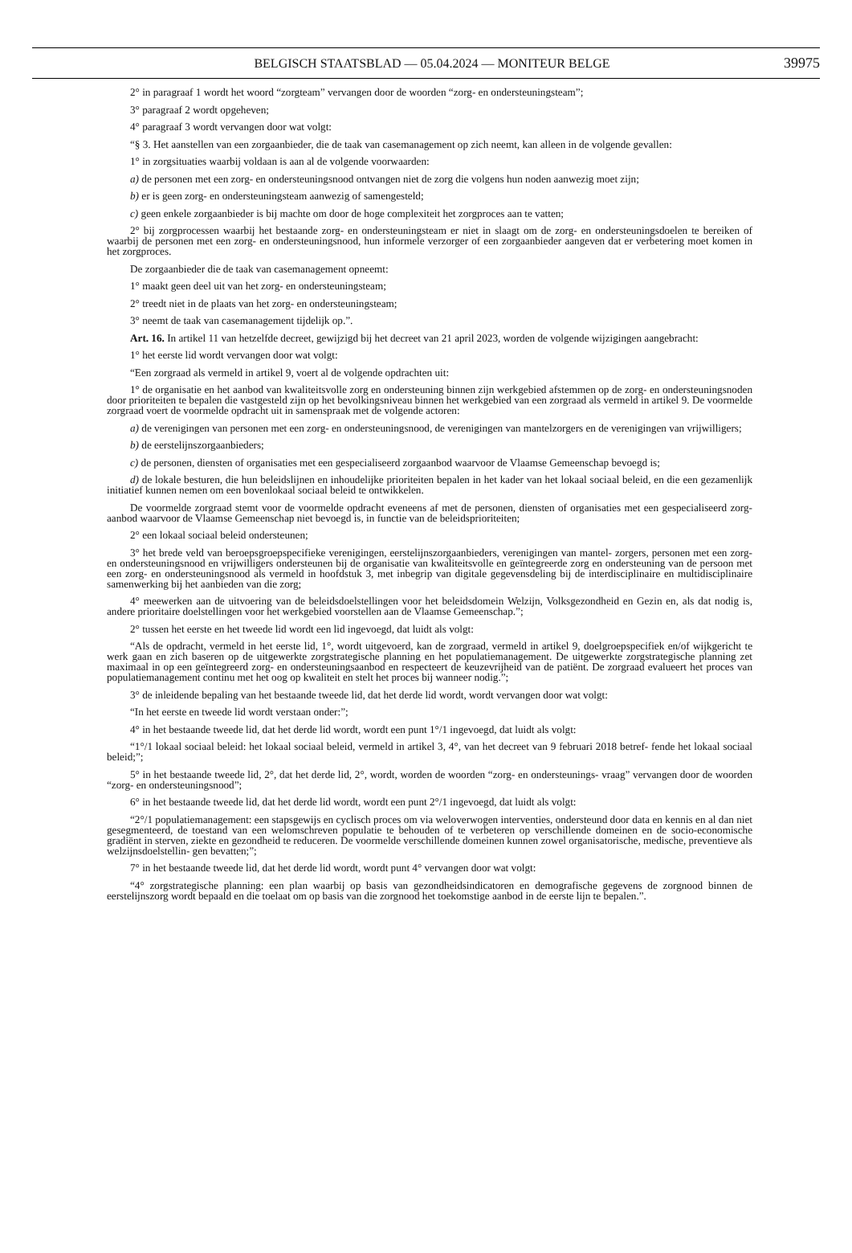BELGISCH STAATSBLAD — 05.04.2024 — MONITEUR BELGE 39975
2° in paragraaf 1 wordt het woord “zorgteam” vervangen door de woorden “zorg- en ondersteuningsteam”;
3° paragraaf 2 wordt opgeheven;
4° paragraaf 3 wordt vervangen door wat volgt:
“§ 3. Het aanstellen van een zorgaanbieder, die de taak van casemanagement op zich neemt, kan alleen in de volgende gevallen:
1° in zorgsituaties waarbij voldaan is aan al de volgende voorwaarden:
a) de personen met een zorg- en ondersteuningsnood ontvangen niet de zorg die volgens hun noden aanwezig moet zijn;
b) er is geen zorg- en ondersteuningsteam aanwezig of samengesteld;
c) geen enkele zorgaanbieder is bij machte om door de hoge complexiteit het zorgproces aan te vatten;
2° bij zorgprocessen waarbij het bestaande zorg- en ondersteuningsteam er niet in slaagt om de zorg- en ondersteuningsdoelen te bereiken of waarbij de personen met een zorg- en ondersteuningsnood, hun informele verzorger of een zorgaanbieder aangeven dat er verbetering moet komen in het zorgproces.
De zorgaanbieder die de taak van casemanagement opneemt:
1° maakt geen deel uit van het zorg- en ondersteuningsteam;
2° treedt niet in de plaats van het zorg- en ondersteuningsteam;
3° neemt de taak van casemanagement tijdelijk op.”.
Art. 16. In artikel 11 van hetzelfde decreet, gewijzigd bij het decreet van 21 april 2023, worden de volgende wijzigingen aangebracht:
1° het eerste lid wordt vervangen door wat volgt:
“Een zorgraad als vermeld in artikel 9, voert al de volgende opdrachten uit:
1° de organisatie en het aanbod van kwaliteitsvolle zorg en ondersteuning binnen zijn werkgebied afstemmen op de zorg- en ondersteuningsnoden door prioriteiten te bepalen die vastgesteld zijn op het bevolkingsniveau binnen het werkgebied van een zorgraad als vermeld in artikel 9. De voormelde zorgraad voert de voormelde opdracht uit in samenspraak met de volgende actoren:
a) de verenigingen van personen met een zorg- en ondersteuningsnood, de verenigingen van mantelzorgers en de verenigingen van vrijwilligers;
b) de eerstelijnszorgaanbieders;
c) de personen, diensten of organisaties met een gespecialiseerd zorgaanbod waarvoor de Vlaamse Gemeenschap bevoegd is;
d) de lokale besturen, die hun beleidslijnen en inhoudelijke prioriteiten bepalen in het kader van het lokaal sociaal beleid, en die een gezamenlijk initiatief kunnen nemen om een bovenlokaal sociaal beleid te ontwikkelen.
De voormelde zorgraad stemt voor de voormelde opdracht eveneens af met de personen, diensten of organisaties met een gespecialiseerd zorg- aanbod waarvoor de Vlaamse Gemeenschap niet bevoegd is, in functie van de beleidsprioriteiten;
2° een lokaal sociaal beleid ondersteunen;
3° het brede veld van beroepsgroepspecifieke verenigingen, eerstelijnszorgaanbieders, verenigingen van mantel- zorgers, personen met een zorg- en ondersteuningsnood en vrijwilligers ondersteunen bij de organisatie van kwaliteitsvolle en geïntegreerde zorg en ondersteuning van de persoon met een zorg- en ondersteuningsnood als vermeld in hoofdstuk 3, met inbegrip van digitale gegevensdeling bij de interdisciplinaire en multidisciplinaire samenwerking bij het aanbieden van die zorg;
4° meewerken aan de uitvoering van de beleidsdoelstellingen voor het beleidsdomein Welzijn, Volksgezondheid en Gezin en, als dat nodig is, andere prioritaire doelstellingen voor het werkgebied voorstellen aan de Vlaamse Gemeenschap.”;
2° tussen het eerste en het tweede lid wordt een lid ingevoegd, dat luidt als volgt:
“Als de opdracht, vermeld in het eerste lid, 1°, wordt uitgevoerd, kan de zorgraad, vermeld in artikel 9, doelgroepspecifiek en/of wijkgericht te werk gaan en zich baseren op de uitgewerkte zorgstrategische planning en het populatiemanagement. De uitgewerkte zorgstrategische planning zet maximaal in op een geïntegreerd zorg- en ondersteuningsaanbod en respecteert de keuzevrijheid van de patiënt. De zorgraad evalueert het proces van populatiemanagement continu met het oog op kwaliteit en stelt het proces bij wanneer nodig.”;
3° de inleidende bepaling van het bestaande tweede lid, dat het derde lid wordt, wordt vervangen door wat volgt:
“In het eerste en tweede lid wordt verstaan onder:”;
4° in het bestaande tweede lid, dat het derde lid wordt, wordt een punt 1°/1 ingevoegd, dat luidt als volgt:
“1°/1 lokaal sociaal beleid: het lokaal sociaal beleid, vermeld in artikel 3, 4°, van het decreet van 9 februari 2018 betref- fende het lokaal sociaal beleid;”;
5° in het bestaande tweede lid, 2°, dat het derde lid, 2°, wordt, worden de woorden “zorg- en ondersteunings- vraag” vervangen door de woorden “zorg- en ondersteuningsnood”;
6° in het bestaande tweede lid, dat het derde lid wordt, wordt een punt 2°/1 ingevoegd, dat luidt als volgt:
“2°/1 populatiemanagement: een stapsgewijs en cyclisch proces om via weloverwogen interventies, ondersteund door data en kennis en al dan niet gesegmenteerd, de toestand van een welomschreven populatie te behouden of te verbeteren op verschillende domeinen en de socio-economische gradiënt in sterven, ziekte en gezondheid te reduceren. De voormelde verschillende domeinen kunnen zowel organisatorische, medische, preventieve als welzijnsdoelstellin- gen bevatten;”;
7° in het bestaande tweede lid, dat het derde lid wordt, wordt punt 4° vervangen door wat volgt:
“4° zorgstrategische planning: een plan waarbij op basis van gezondheidsindicatoren en demografische gegevens de zorgnood binnen de eerstelijnszorg wordt bepaald en die toelaat om op basis van die zorgnood het toekomstige aanbod in de eerste lijn te bepalen.”.